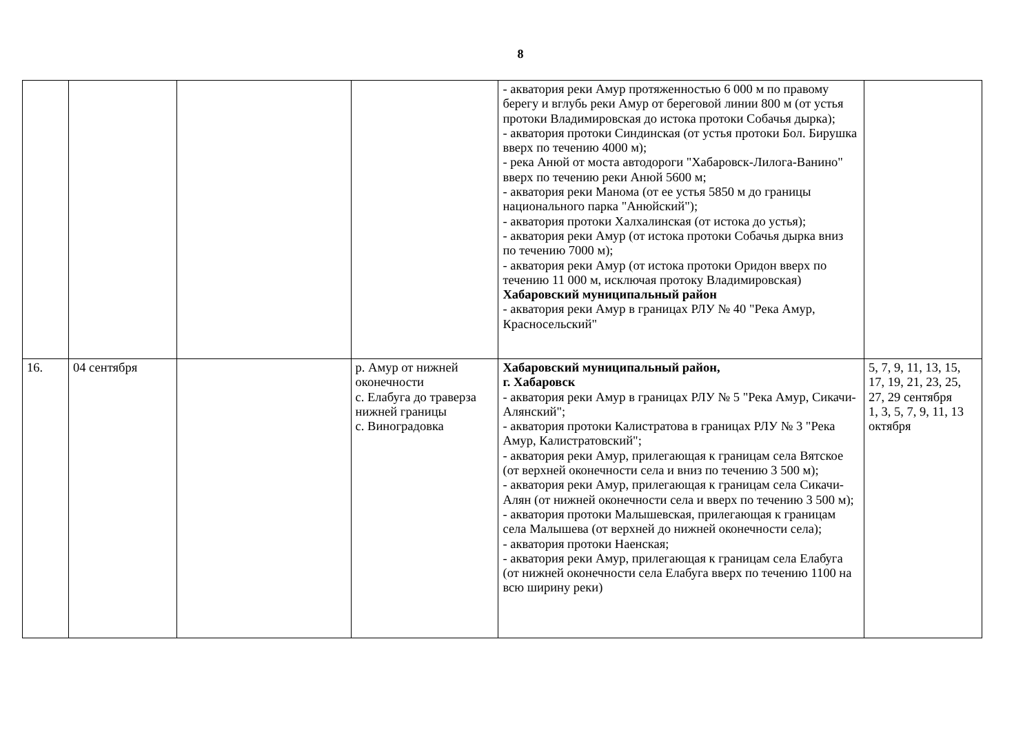8
| | | | | - акватория реки Амур протяженностью 6 000 м по правому берегу и вглубь реки Амур от береговой линии 800 м (от устья протоки Владимировская до истока протоки Собачья дырка); - акватория протоки Синдинская (от устья протоки Бол. Бирушка вверх по течению 4000 м); - река Анюй от моста автодороги "Хабаровск-Лилога-Ванино" вверх по течению реки Анюй 5600 м; - акватория реки Манома (от ее устья 5850 м до границы национального парка "Анюйский"); - акватория протоки Халхалинская (от истока до устья); - акватория реки Амур (от истока протоки Собачья дырка вниз по течению 7000 м); - акватория реки Амур (от истока протоки Оридон вверх по течению 11 000 м, исключая протоку Владимировская) Хабаровский муниципальный район - акватория реки Амур в границах РЛУ № 40 "Река Амур, Красносельский" | |
| 16. | 04 сентября | | р. Амур от нижней оконечности с. Елабуга до траверза нижней границы с. Виноградовка | Хабаровский муниципальный район, г. Хабаровск - акватория реки Амур в границах РЛУ № 5 "Река Амур, Сикачи-Алянский"; - акватория протоки Калистратова в границах РЛУ № 3 "Река Амур, Калистратовский"; - акватория реки Амур, прилегающая к границам села Вятское (от верхней оконечности села и вниз по течению 3 500 м); - акватория реки Амур, прилегающая к границам села Сикачи-Алян (от нижней оконечности села и вверх по течению 3 500 м); - акватория протоки Малышевская, прилегающая к границам села Малышева (от верхней до нижней оконечности села); - акватория протоки Наенская; - акватория реки Амур, прилегающая к границам села Елабуга (от нижней оконечности села Елабуга вверх по течению 1100 на всю ширину реки) | 5, 7, 9, 11, 13, 15, 17, 19, 21, 23, 25, 27, 29 сентября 1, 3, 5, 7, 9, 11, 13 октября |